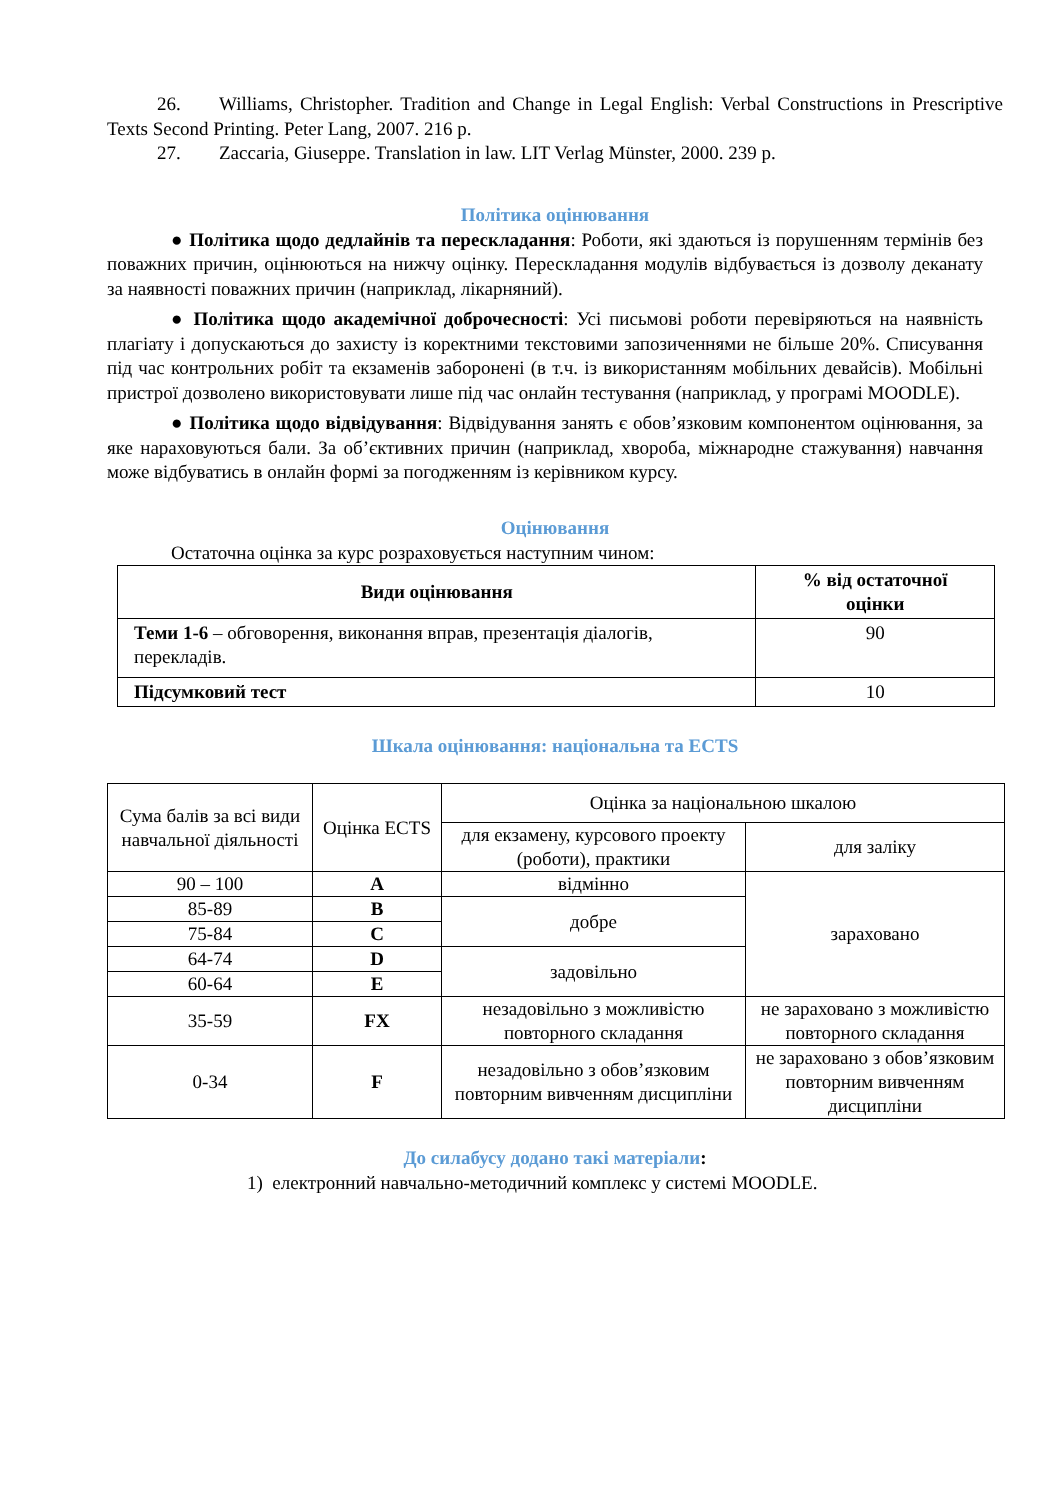26. Williams, Christopher. Tradition and Change in Legal English: Verbal Constructions in Prescriptive Texts Second Printing. Peter Lang, 2007. 216 p.
27. Zaccaria, Giuseppe. Translation in law. LIT Verlag Münster, 2000. 239 p.
Політика оцінювання
● Політика щодо дедлайнів та перескладання: Роботи, які здаються із порушенням термінів без поважних причин, оцінюються на нижчу оцінку. Перескладання модулів відбувається із дозволу деканату за наявності поважних причин (наприклад, лікарняний).
● Політика щодо академічної доброчесності: Усі письмові роботи перевіряються на наявність плагіату і допускаються до захисту із коректними текстовими запозиченнями не більше 20%. Списування під час контрольних робіт та екзаменів заборонені (в т.ч. із використанням мобільних девайсів). Мобільні пристрої дозволено використовувати лише під час онлайн тестування (наприклад, у програмі MOODLE).
● Політика щодо відвідування: Відвідування занять є обов’язковим компонентом оцінювання, за яке нараховуються бали. За об’єктивних причин (наприклад, хвороба, міжнародне стажування) навчання може відбуватись в онлайн формі за погодженням із керівником курсу.
Оцінювання
Остаточна оцінка за курс розраховується наступним чином:
| Види оцінювання | % від остаточної оцінки |
| --- | --- |
| Теми 1-6 – обговорення, виконання вправ, презентація діалогів, перекладів. | 90 |
| Підсумковий тест | 10 |
Шкала оцінювання: національна та ECTS
| Сума балів за всі види навчальної діяльності | Оцінка ECTS | Оцінка за національною шкалою | |
| | | для екзамену, курсового проекту (роботи), практики | для заліку |
| 90 – 100 | A | відмінно | зараховано |
| 85-89 | B | добре | |
| 75-84 | C | | |
| 64-74 | D | задовільно | |
| 60-64 | E | | |
| 35-59 | FX | незадовільно з можливістю повторного складання | не зараховано з можливістю повторного складання |
| 0-34 | F | незадовільно з обов’язковим повторним вивченням дисципліни | не зараховано з обов’язковим повторним вивченням дисципліни |
До силабусу додано такі матеріали:
1) електронний навчально-методичний комплекс у системі MOODLE.